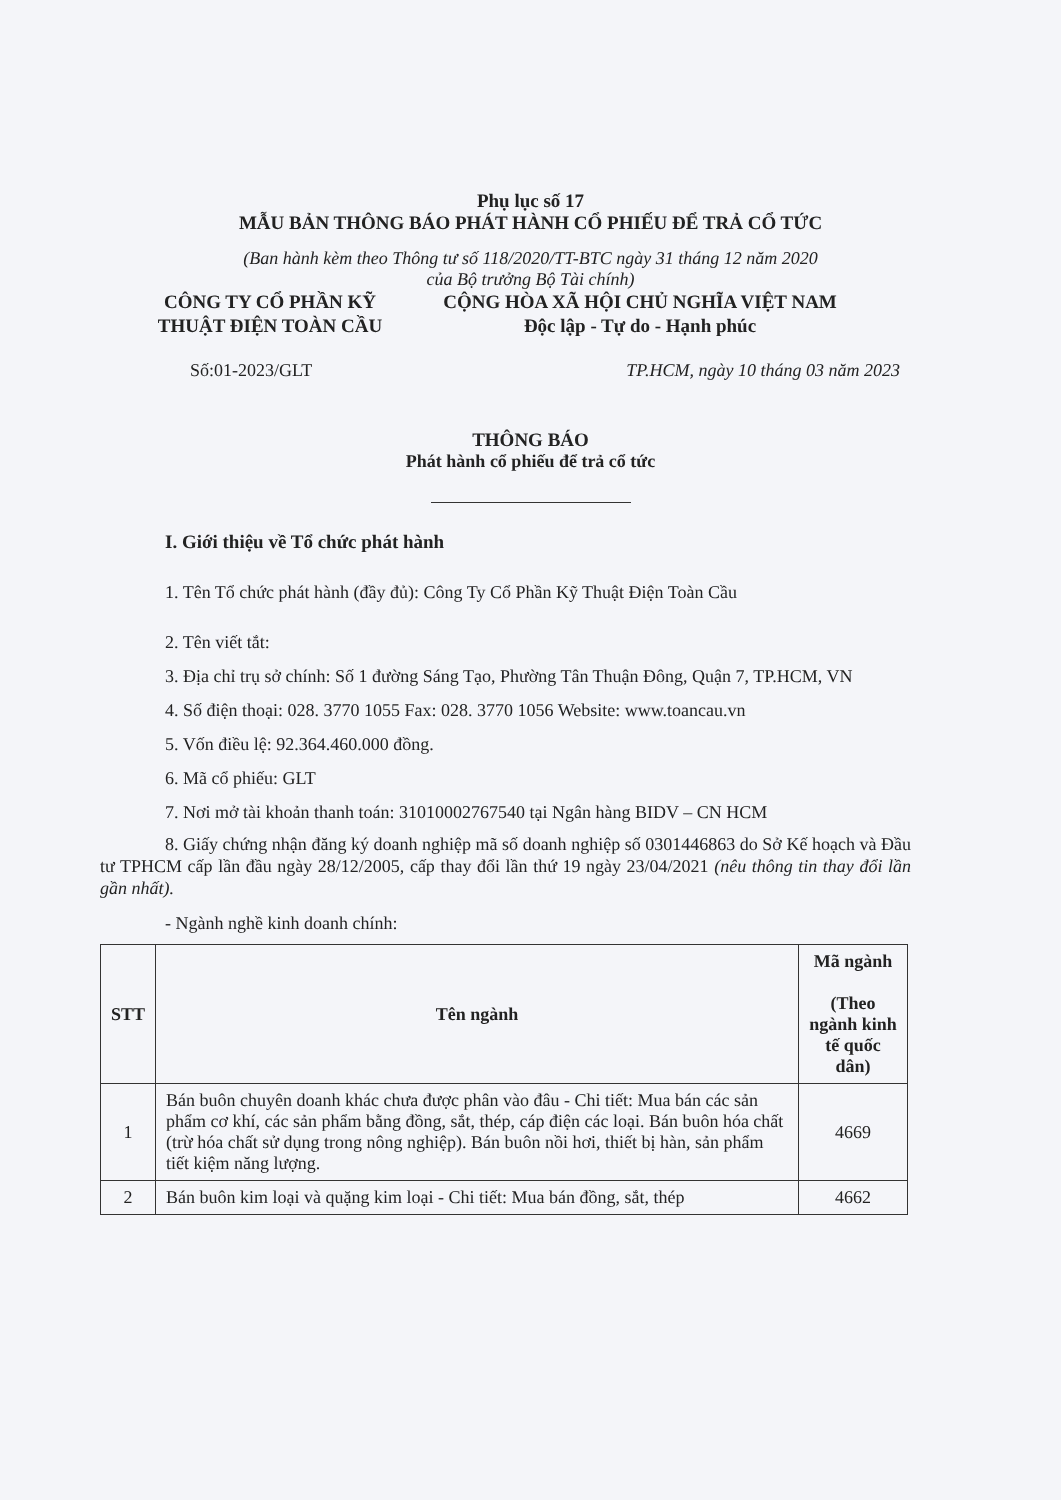Phụ lục số 17
MẪU BẢN THÔNG BÁO PHÁT HÀNH CỔ PHIẾU ĐỂ TRẢ CỔ TỨC
(Ban hành kèm theo Thông tư số 118/2020/TT-BTC ngày 31 tháng 12 năm 2020
của Bộ trưởng Bộ Tài chính)
CÔNG TY CỔ PHẦN KỸ
THUẬT ĐIỆN TOÀN CẦU
CỘNG HÒA XÃ HỘI CHỦ NGHĨA VIỆT NAM
Độc lập - Tự do - Hạnh phúc
Số:01-2023/GLT TP.HCM, ngày 10 tháng 03 năm 2023
THÔNG BÁO
Phát hành cổ phiếu để trả cổ tức
I. Giới thiệu về Tổ chức phát hành
1. Tên Tổ chức phát hành (đầy đủ): Công Ty Cổ Phần Kỹ Thuật Điện Toàn Cầu
2. Tên viết tắt:
3. Địa chỉ trụ sở chính: Số 1 đường Sáng Tạo, Phường Tân Thuận Đông, Quận 7, TP.HCM, VN
4. Số điện thoại: 028. 3770 1055 Fax: 028. 3770 1056 Website: www.toancau.vn
5. Vốn điều lệ: 92.364.460.000 đồng.
6. Mã cổ phiếu: GLT
7. Nơi mở tài khoản thanh toán: 31010002767540 tại Ngân hàng BIDV – CN HCM
8. Giấy chứng nhận đăng ký doanh nghiệp mã số doanh nghiệp số 0301446863 do Sở Kế hoạch và Đầu tư TPHCM cấp lần đầu ngày 28/12/2005, cấp thay đổi lần thứ 19 ngày 23/04/2021 (nêu thông tin thay đổi lần gần nhất).
- Ngành nghề kinh doanh chính:
| STT | Tên ngành | Mã ngành (Theo ngành kinh tế quốc dân) |
| --- | --- | --- |
| 1 | Bán buôn chuyên doanh khác chưa được phân vào đâu - Chi tiết: Mua bán các sản phẩm cơ khí, các sản phẩm bằng đồng, sắt, thép, cáp điện các loại. Bán buôn hóa chất (trừ hóa chất sử dụng trong nông nghiệp). Bán buôn nồi hơi, thiết bị hàn, sản phẩm tiết kiệm năng lượng. | 4669 |
| 2 | Bán buôn kim loại và quặng kim loại - Chi tiết: Mua bán đồng, sắt, thép | 4662 |